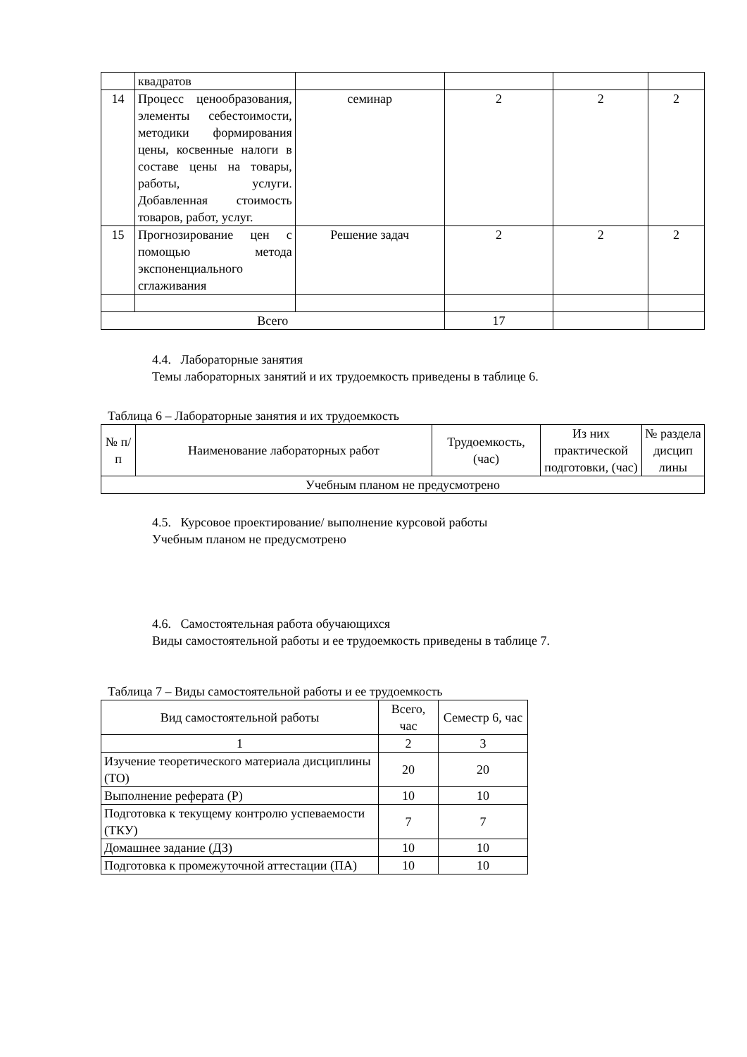| | квадратов | | | | |
| 14 | Процесс ценообразования, элементы себестоимости, методики формирования цены, косвенные налоги в составе цены на товары, работы, услуги. Добавленная стоимость товаров, работ, услуг. | семинар | 2 | 2 | 2 |
| 15 | Прогнозирование цен с помощью метода экспоненциального сглаживания | Решение задач | 2 | 2 | 2 |
| Всего | | | 17 | | |
4.4. Лабораторные занятия
Темы лабораторных занятий и их трудоемкость приведены в таблице 6.
Таблица 6 – Лабораторные занятия и их трудоемкость
| № п/п | Наименование лабораторных работ | Трудоемкость, (час) | Из них практической подготовки, (час) | № раздела дисцип лины |
| --- | --- | --- | --- | --- |
| Учебным планом не предусмотрено | | | | |
4.5. Курсовое проектирование/ выполнение курсовой работы
Учебным планом не предусмотрено
4.6. Самостоятельная работа обучающихся
Виды самостоятельной работы и ее трудоемкость приведены в таблице 7.
Таблица 7 – Виды самостоятельной работы и ее трудоемкость
| Вид самостоятельной работы | Всего, час | Семестр 6, час |
| --- | --- | --- |
| 1 | 2 | 3 |
| Изучение теоретического материала дисциплины (ТО) | 20 | 20 |
| Выполнение реферата (Р) | 10 | 10 |
| Подготовка к текущему контролю успеваемости (ТКУ) | 7 | 7 |
| Домашнее задание (ДЗ) | 10 | 10 |
| Подготовка к промежуточной аттестации (ПА) | 10 | 10 |